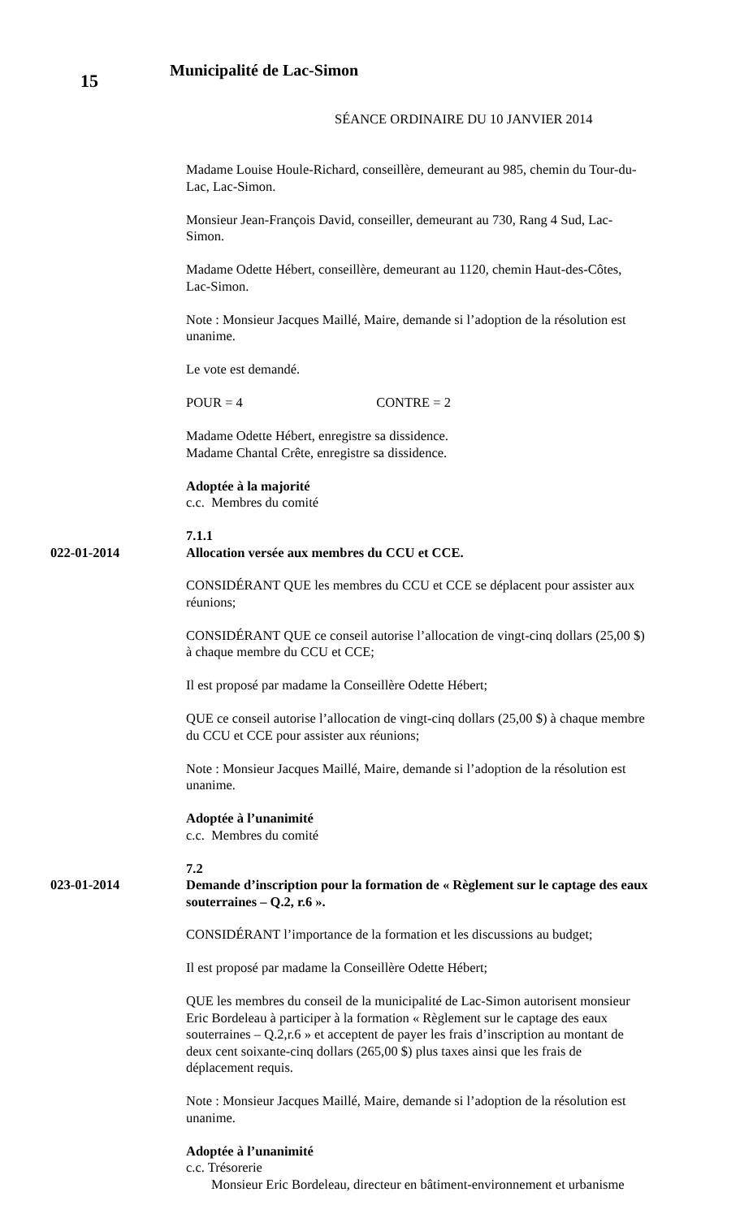15
Municipalité de Lac-Simon
SÉANCE ORDINAIRE DU 10 JANVIER 2014
Madame Louise Houle-Richard, conseillère, demeurant au 985, chemin du Tour-du-Lac, Lac-Simon.
Monsieur Jean-François David, conseiller, demeurant au 730, Rang 4 Sud, Lac-Simon.
Madame Odette Hébert, conseillère, demeurant au 1120, chemin Haut-des-Côtes, Lac-Simon.
Note : Monsieur Jacques Maillé, Maire, demande si l’adoption de la résolution est unanime.
Le vote est demandé.
POUR = 4 CONTRE = 2
Madame Odette Hébert, enregistre sa dissidence.
Madame Chantal Crête, enregistre sa dissidence.
Adoptée à la majorité
c.c. Membres du comité
7.1.1
022-01-2014 Allocation versée aux membres du CCU et CCE.
CONSIDÉRANT QUE les membres du CCU et CCE se déplacent pour assister aux réunions;
CONSIDÉRANT QUE ce conseil autorise l’allocation de vingt-cinq dollars (25,00 $) à chaque membre du CCU et CCE;
Il est proposé par madame la Conseillère Odette Hébert;
QUE ce conseil autorise l’allocation de vingt-cinq dollars (25,00 $) à chaque membre du CCU et CCE pour assister aux réunions;
Note : Monsieur Jacques Maillé, Maire, demande si l’adoption de la résolution est unanime.
Adoptée à l’unanimité
c.c. Membres du comité
7.2
023-01-2014 Demande d’inscription pour la formation de « Règlement sur le captage des eaux souterraines – Q.2, r.6 ».
CONSIDÉRANT l’importance de la formation et les discussions au budget;
Il est proposé par madame la Conseillère Odette Hébert;
QUE les membres du conseil de la municipalité de Lac-Simon autorisent monsieur Eric Bordeleau à participer à la formation « Règlement sur le captage des eaux souterraines – Q.2,r.6 » et acceptent de payer les frais d’inscription au montant de deux cent soixante-cinq dollars (265,00 $) plus taxes ainsi que les frais de déplacement requis.
Note : Monsieur Jacques Maillé, Maire, demande si l’adoption de la résolution est unanime.
Adoptée à l’unanimité
c.c. Trésorerie
Monsieur Eric Bordeleau, directeur en bâtiment-environnement et urbanisme